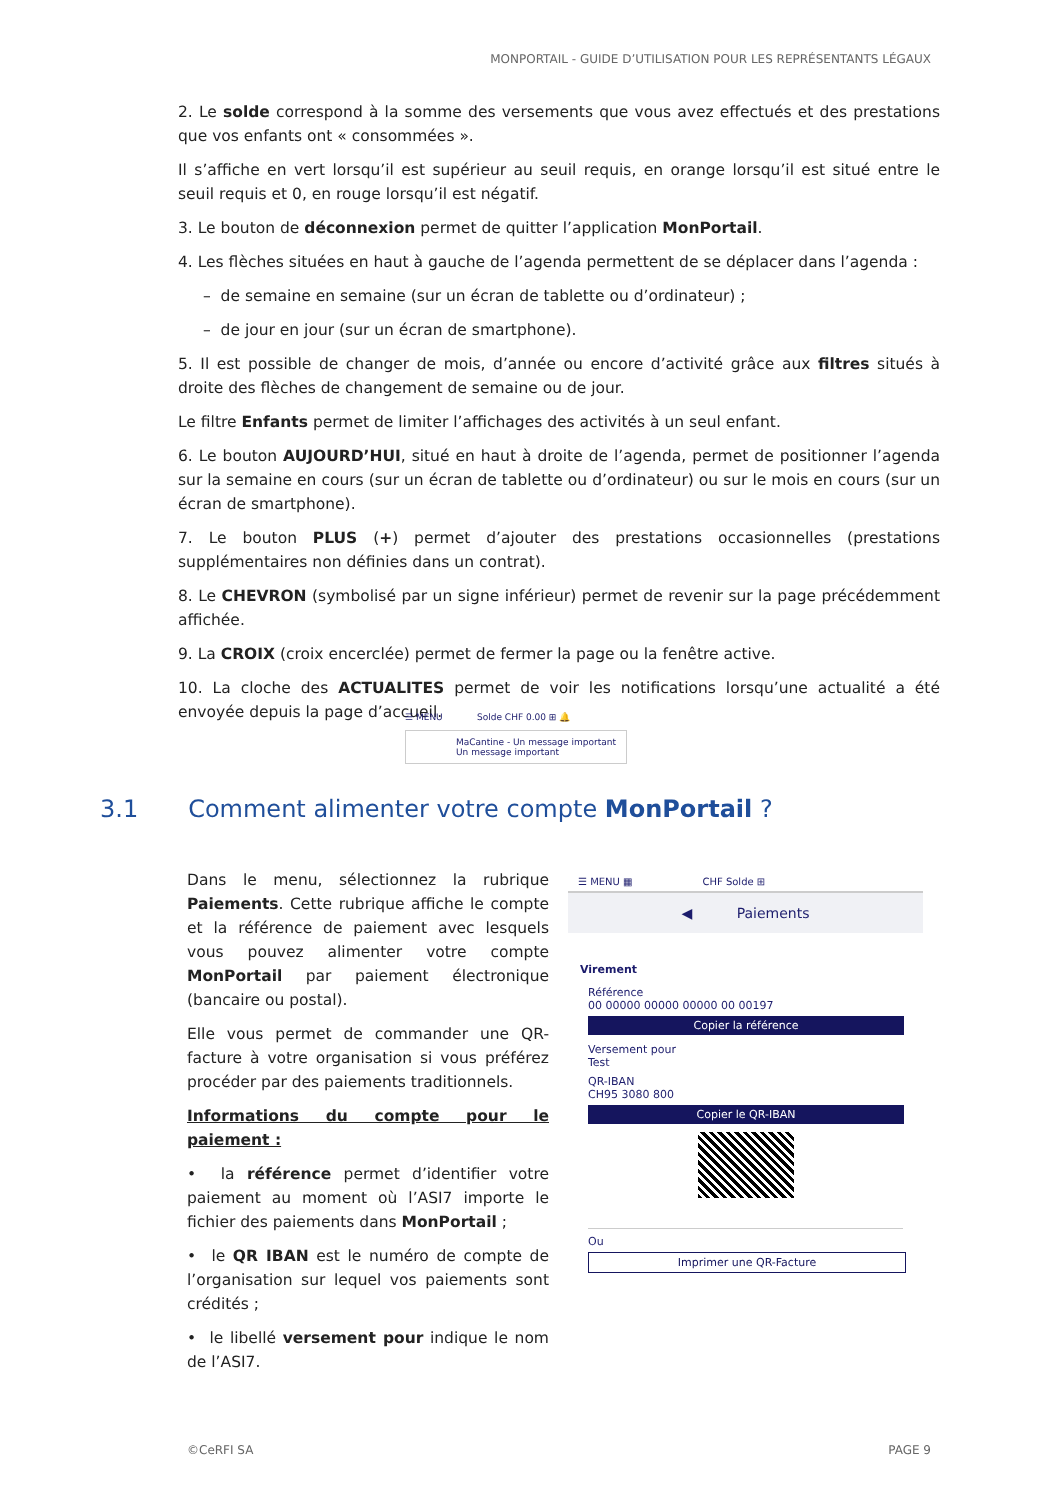MONPORTAIL - GUIDE D’UTILISATION POUR LES REPRÉSENTANTS LÉGAUX
2. Le solde correspond à la somme des versements que vous avez effectués et des prestations que vos enfants ont « consommées ».
Il s’affiche en vert lorsqu’il est supérieur au seuil requis, en orange lorsqu’il est situé entre le seuil requis et 0, en rouge lorsqu’il est négatif.
3. Le bouton de déconnexion permet de quitter l’application MonPortail.
4. Les flèches situées en haut à gauche de l’agenda permettent de se déplacer dans l’agenda :
– de semaine en semaine (sur un écran de tablette ou d’ordinateur) ;
– de jour en jour (sur un écran de smartphone).
5. Il est possible de changer de mois, d’année ou encore d’activité grâce aux filtres situés à droite des flèches de changement de semaine ou de jour.
Le filtre Enfants permet de limiter l’affichages des activités à un seul enfant.
6. Le bouton AUJOURD’HUI, situé en haut à droite de l’agenda, permet de positionner l’agenda sur la semaine en cours (sur un écran de tablette ou d’ordinateur) ou sur le mois en cours (sur un écran de smartphone).
7. Le bouton PLUS (+) permet d’ajouter des prestations occasionnelles (prestations supplémentaires non définies dans un contrat).
8. Le CHEVRON (symbolisé par un signe inférieur) permet de revenir sur la page précédemment affichée.
9. La CROIX (croix encerclée) permet de fermer la page ou la fenêtre active.
10. La cloche des ACTUALITES permet de voir les notifications lorsqu’une actualité a été envoyée depuis la page d’accueil.
☰ MENU Solde CHF 0.00 ⊞ 🔔
MaCantine - Un message important
Un message important
3.1 Comment alimenter votre compte MonPortail ?
Dans le menu, sélectionnez la rubrique Paiements. Cette rubrique affiche le compte et la référence de paiement avec lesquels vous pouvez alimenter votre compte MonPortail par paiement électronique (bancaire ou postal).
Elle vous permet de commander une QR-facture à votre organisation si vous préférez procéder par des paiements traditionnels.
Informations du compte pour le paiement :
• la référence permet d’identifier votre paiement au moment où l’ASI7 importe le fichier des paiements dans MonPortail ;
• le QR IBAN est le numéro de compte de l’organisation sur lequel vos paiements sont crédités ;
• le libellé versement pour indique le nom de l’ASI7.
☰ MENU ▦ CHF Solde ⊞
◀ Paiements
Virement
Référence
00 00000 00000 00000 00 00197
Copier la référence
Versement pour
Test
QR-IBAN
CH95 3080 800
Copier le QR-IBAN
Ou
Imprimer une QR-Facture
©CeRFI SA PAGE 9